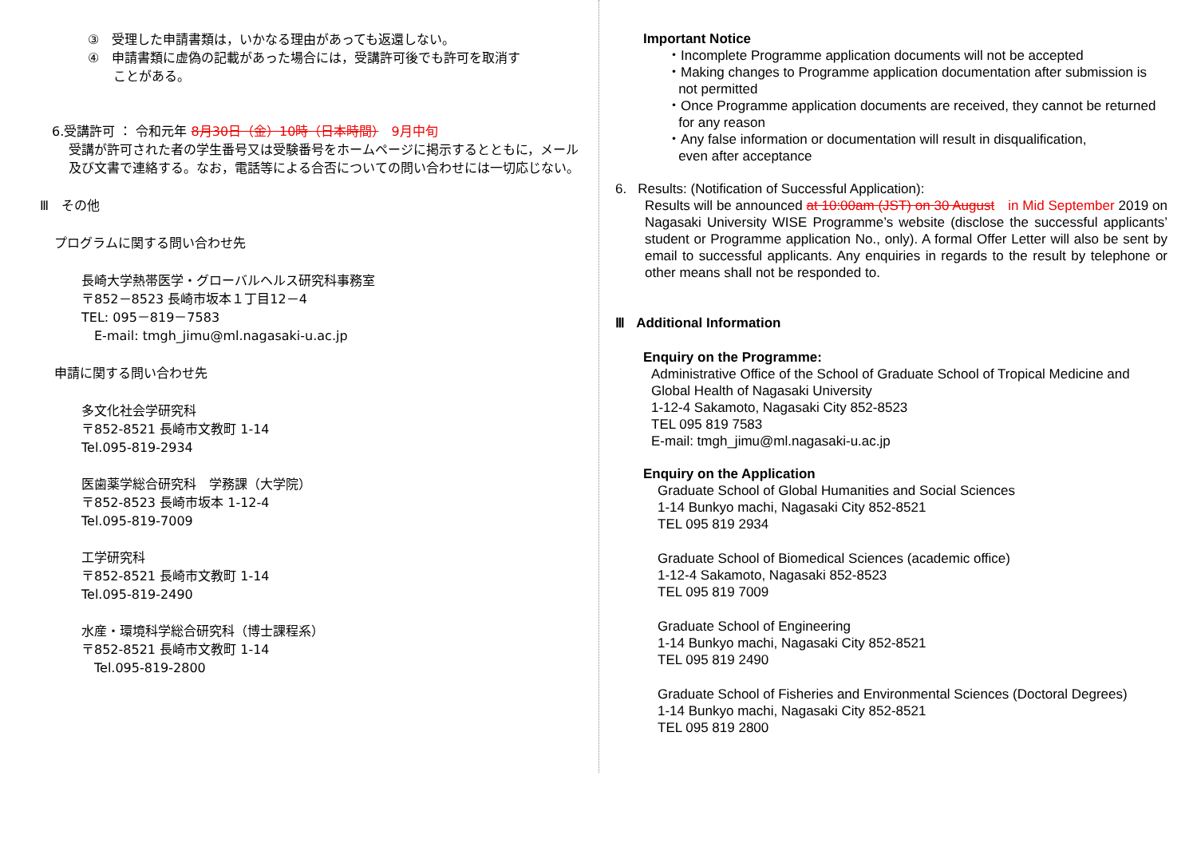③　受理した申請書類は，いかなる理由があっても返還しない。
④　申請書類に虚偽の記載があった場合には，受講許可後でも許可を取消す
　　ことがある。
6.受講許可 ： 令和元年 8月30日（金）10時（日本時間）　9月中旬
受講が許可された者の学生番号又は受験番号をホームページに掲示するとともに，メール及び文書で連絡する。なお，電話等による合否についての問い合わせには一切応じない。
Ⅲ　その他
プログラムに関する問い合わせ先
長崎大学熱帯医学・グローバルヘルス研究科事務室
〒852－8523 長崎市坂本１丁目12－4
TEL: 095－819－7583
　E-mail: tmgh_jimu@ml.nagasaki-u.ac.jp
申請に関する問い合わせ先
多文化社会学研究科
〒852-8521 長崎市文教町 1-14
Tel.095-819-2934
医歯薬学総合研究科　学務課（大学院）
〒852-8523 長崎市坂本 1-12-4
Tel.095-819-7009
工学研究科
〒852-8521 長崎市文教町 1-14
Tel.095-819-2490
水産・環境科学総合研究科（博士課程系）
〒852-8521 長崎市文教町 1-14
　Tel.095-819-2800
Important Notice
・Incomplete Programme application documents will not be accepted
・Making changes to Programme application documentation after submission is
not permitted
・Once Programme application documents are received, they cannot be returned
for any reason
・Any false information or documentation will result in disqualification,
even after acceptance
6. Results: (Notification of Successful Application):
Results will be announced at 10:00am (JST) on 30 August　in Mid September 2019 on Nagasaki University WISE Programme’s website (disclose the successful applicants’ student or Programme application No., only). A formal Offer Letter will also be sent by email to successful applicants. Any enquiries in regards to the result by telephone or other means shall not be responded to.
Ⅲ Additional Information
Enquiry on the Programme:
Administrative Office of the School of Graduate School of Tropical Medicine and
Global Health of Nagasaki University
1-12-4 Sakamoto, Nagasaki City 852-8523
TEL 095 819 7583
E-mail: tmgh_jimu@ml.nagasaki-u.ac.jp
Enquiry on the Application
Graduate School of Global Humanities and Social Sciences
1-14 Bunkyo machi, Nagasaki City 852-8521
TEL 095 819 2934
Graduate School of Biomedical Sciences (academic office)
1-12-4 Sakamoto, Nagasaki 852-8523
TEL 095 819 7009
Graduate School of Engineering
1-14 Bunkyo machi, Nagasaki City 852-8521
TEL 095 819 2490
Graduate School of Fisheries and Environmental Sciences (Doctoral Degrees)
1-14 Bunkyo machi, Nagasaki City 852-8521
TEL 095 819 2800